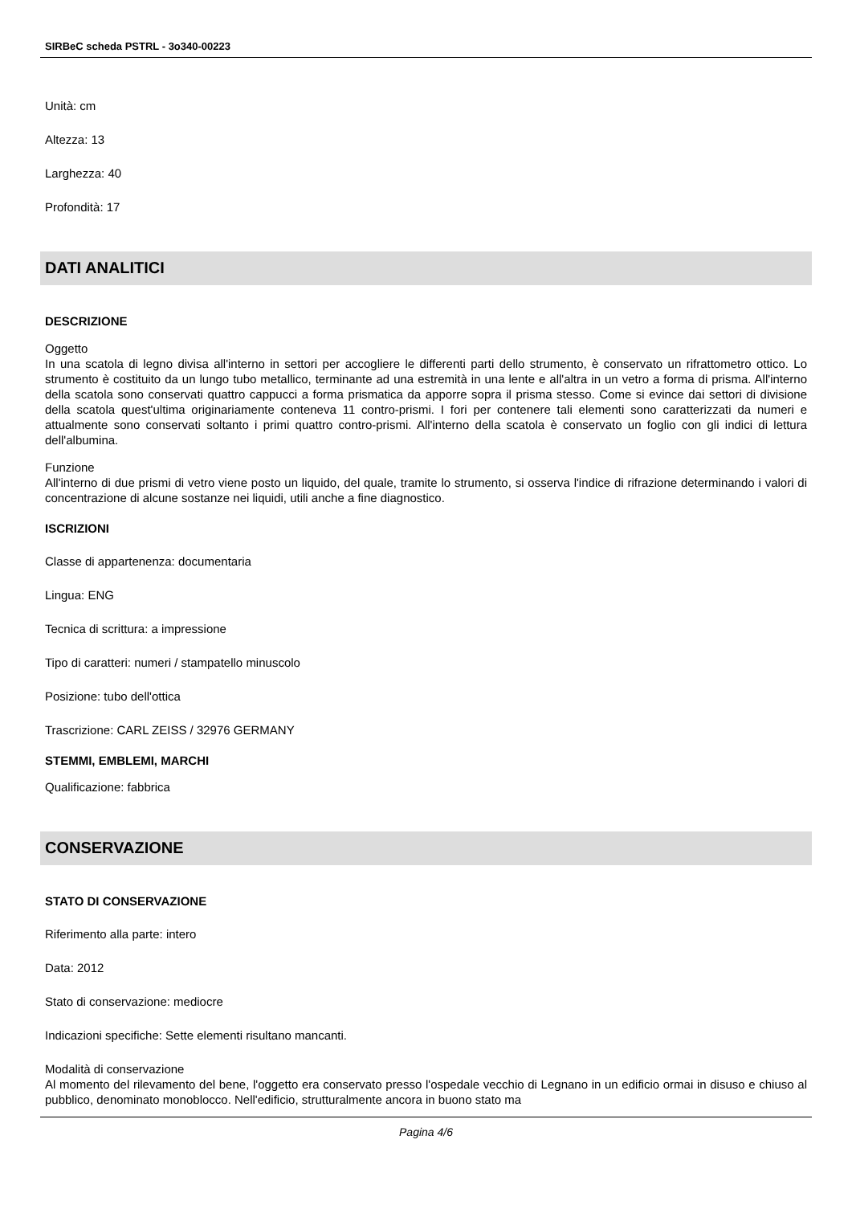SIRBeC scheda PSTRL - 3o340-00223
Unità: cm
Altezza: 13
Larghezza: 40
Profondità: 17
DATI ANALITICI
DESCRIZIONE
Oggetto
In una scatola di legno divisa all'interno in settori per accogliere le differenti parti dello strumento, è conservato un rifrattometro ottico. Lo strumento è costituito da un lungo tubo metallico, terminante ad una estremità in una lente e all'altra in un vetro a forma di prisma. All'interno della scatola sono conservati quattro cappucci a forma prismatica da apporre sopra il prisma stesso. Come si evince dai settori di divisione della scatola quest'ultima originariamente conteneva 11 contro-prismi. I fori per contenere tali elementi sono caratterizzati da numeri e attualmente sono conservati soltanto i primi quattro contro-prismi. All'interno della scatola è conservato un foglio con gli indici di lettura dell'albumina.
Funzione
All'interno di due prismi di vetro viene posto un liquido, del quale, tramite lo strumento, si osserva l'indice di rifrazione determinando i valori di concentrazione di alcune sostanze nei liquidi, utili anche a fine diagnostico.
ISCRIZIONI
Classe di appartenenza: documentaria
Lingua: ENG
Tecnica di scrittura: a impressione
Tipo di caratteri: numeri / stampatello minuscolo
Posizione: tubo dell'ottica
Trascrizione: CARL ZEISS / 32976 GERMANY
STEMMI, EMBLEMI, MARCHI
Qualificazione: fabbrica
CONSERVAZIONE
STATO DI CONSERVAZIONE
Riferimento alla parte: intero
Data: 2012
Stato di conservazione: mediocre
Indicazioni specifiche: Sette elementi risultano mancanti.
Modalità di conservazione
Al momento del rilevamento del bene, l'oggetto era conservato presso l'ospedale vecchio di Legnano in un edificio ormai in disuso e chiuso al pubblico, denominato monoblocco. Nell'edificio, strutturalmente ancora in buono stato ma
Pagina 4/6